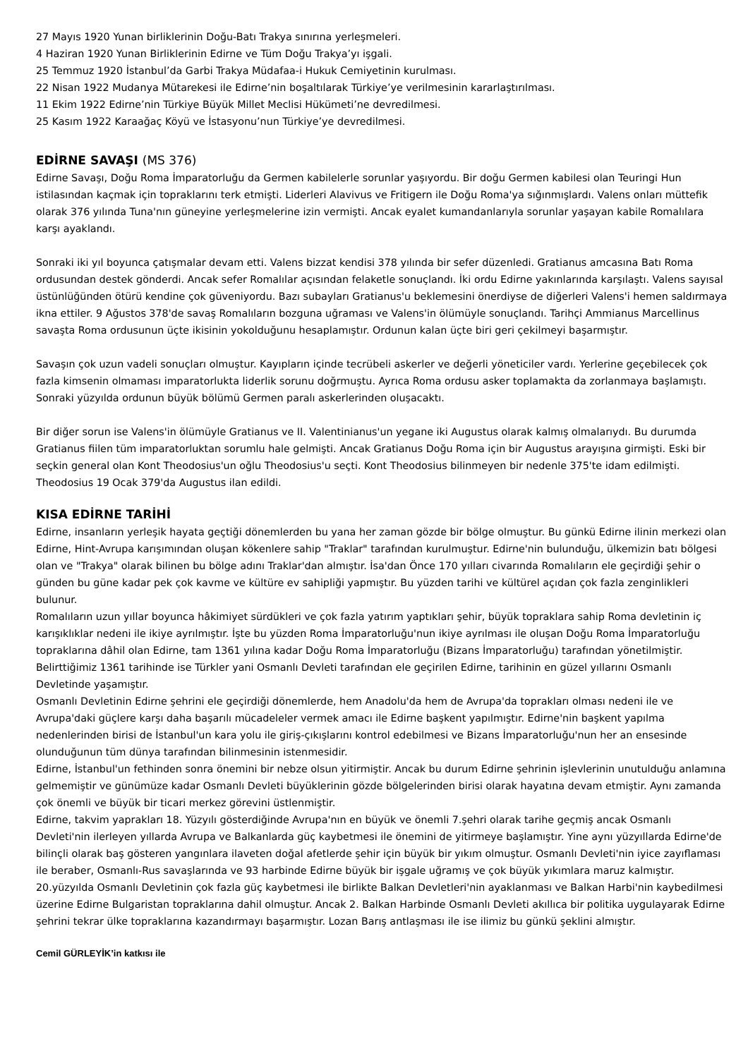27 Mayıs 1920 Yunan birliklerinin Doğu-Batı Trakya sınırına yerleşmeleri.
4 Haziran 1920 Yunan Birliklerinin Edirne ve Tüm Doğu Trakya’yı işgali.
25 Temmuz 1920 İstanbul’da Garbi Trakya Müdafaa-i Hukuk Cemiyetinin kurulması.
22 Nisan 1922 Mudanya Mütarekesi ile Edirne’nin boşaltılarak Türkiye’ye verilmesinin kararlaştırılması.
11 Ekim 1922 Edirne’nin Türkiye Büyük Millet Meclisi Hükümeti’ne devredilmesi.
25 Kasım 1922 Karaağaç Köyü ve İstasyonu’nun Türkiye’ye devredilmesi.
EDİRNE SAVAŞI (MS 376)
Edirne Savaşı, Doğu Roma İmparatorluğu da Germen kabilelerle sorunlar yaşıyordu. Bir doğu Germen kabilesi olan Teuringi Hun istilasından kaçmak için topraklarını terk etmişti. Liderleri Alavivus ve Fritigern ile Doğu Roma'ya sığınmışlardı. Valens onları müttefik olarak 376 yılında Tuna'nın güneyine yerleşmelerine izin vermişti. Ancak eyalet kumandanlarıyla sorunlar yaşayan kabile Romalılara karşı ayaklandı.
Sonraki iki yıl boyunca çatışmalar devam etti. Valens bizzat kendisi 378 yılında bir sefer düzenledi. Gratianus amcasına Batı Roma ordusundan destek gönderdi. Ancak sefer Romalılar açısından felaketle sonuçlandı. İki ordu Edirne yakınlarında karşılaştı. Valens sayısal üstünlüğünden ötürü kendine çok güveniyordu. Bazı subayları Gratianus'u beklemesini önerdiyse de diğerleri Valens'i hemen saldırmaya ikna ettiler. 9 Ağustos 378'de savaş Romalıların bozguna uğraması ve Valens'in ölümüyle sonuçlandı. Tarihçi Ammianus Marcellinus savaşta Roma ordusunun üçte ikisinin yokolduğunu hesaplamıştır. Ordunun kalan üçte biri geri çekilmeyi başarmıştır.
Savaşın çok uzun vadeli sonuçları olmuştur. Kayıpların içinde tecrübeli askerler ve değerli yöneticiler vardı. Yerlerine geçebilecek çok fazla kimsenin olmaması imparatorlukta liderlik sorunu doğrmuştu. Ayrıca Roma ordusu asker toplamakta da zorlanmaya başlamıştı. Sonraki yüzyılda ordunun büyük bölümü Germen paralı askerlerinden oluşacaktı.
Bir diğer sorun ise Valens'in ölümüyle Gratianus ve II. Valentinianus'un yegane iki Augustus olarak kalmış olmalarıydı. Bu durumda Gratianus fiilen tüm imparatorluktan sorumlu hale gelmişti. Ancak Gratianus Doğu Roma için bir Augustus arayışına girmişti. Eski bir seçkin general olan Kont Theodosius'un oğlu Theodosius'u seçti. Kont Theodosius bilinmeyen bir nedenle 375'te idam edilmişti. Theodosius 19 Ocak 379'da Augustus ilan edildi.
KISA EDİRNE TARİHİ
Edirne, insanların yerleşik hayata geçtiği dönemlerden bu yana her zaman gözde bir bölge olmuştur. Bu günkü Edirne ilinin merkezi olan Edirne, Hint-Avrupa karışımından oluşan kökenlere sahip "Traklar" tarafından kurulmuştur. Edirne'nin bulunduğu, ülkemizin batı bölgesi olan ve "Trakya" olarak bilinen bu bölge adını Traklar'dan almıştır. İsa'dan Önce 170 yılları civarında Romalıların ele geçirdiği şehir o günden bu güne kadar pek çok kavme ve kültüre ev sahipliği yapmıştır. Bu yüzden tarihi ve kültürel açıdan çok fazla zenginlikleri bulunur.
Romalıların uzun yıllar boyunca hâkimiyet sürdükleri ve çok fazla yatırım yaptıkları şehir, büyük topraklara sahip Roma devletinin iç karışıklıklar nedeni ile ikiye ayrılmıştır. İşte bu yüzden Roma İmparatorluğu'nun ikiye ayrılması ile oluşan Doğu Roma İmparatorluğu topraklarına dâhil olan Edirne, tam 1361 yılına kadar Doğu Roma İmparatorluğu (Bizans İmparatorluğu) tarafından yönetilmiştir. Belirttiğimiz 1361 tarihinde ise Türkler yani Osmanlı Devleti tarafından ele geçirilen Edirne, tarihinin en güzel yıllarını Osmanlı Devletinde yaşamıştır.
Osmanlı Devletinin Edirne şehrini ele geçirdiği dönemlerde, hem Anadolu'da hem de Avrupa'da toprakları olması nedeni ile ve Avrupa'daki güçlere karşı daha başarılı mücadeleler vermek amacı ile Edirne başkent yapılmıştır. Edirne'nin başkent yapılma nedenlerinden birisi de İstanbul'un kara yolu ile giriş-çıkışlarını kontrol edebilmesi ve Bizans İmparatorluğu'nun her an ensesinde olunduğunun tüm dünya tarafından bilinmesinin istenmesidir.
Edirne, İstanbul'un fethinden sonra önemini bir nebze olsun yitirmiştir. Ancak bu durum Edirne şehrinin işlevlerinin unutulduğu anlamına gelmemiştir ve günümüze kadar Osmanlı Devleti büyüklerinin gözde bölgelerinden birisi olarak hayatına devam etmiştir. Aynı zamanda çok önemli ve büyük bir ticari merkez görevini üstlenmiştir.
Edirne, takvim yaprakları 18. Yüzyılı gösterdiğinde Avrupa'nın en büyük ve önemli 7.şehri olarak tarihe geçmiş ancak Osmanlı Devleti'nin ilerleyen yıllarda Avrupa ve Balkanlarda güç kaybetmesi ile önemini de yitirmeye başlamıştır. Yine aynı yüzyıllarda Edirne'de bilinçli olarak baş gösteren yangınlara ilaveten doğal afetlerde şehir için büyük bir yıkım olmuştur. Osmanlı Devleti'nin iyice zayıflaması ile beraber, Osmanlı-Rus savaşlarında ve 93 harbinde Edirne büyük bir işgale uğramış ve çok büyük yıkımlara maruz kalmıştır. 20.yüzyılda Osmanlı Devletinin çok fazla güç kaybetmesi ile birlikte Balkan Devletleri'nin ayaklanması ve Balkan Harbi'nin kaybedilmesi üzerine Edirne Bulgaristan topraklarına dahil olmuştur. Ancak 2. Balkan Harbinde Osmanlı Devleti akıllıca bir politika uygulayarak Edirne şehrini tekrar ülke topraklarına kazandırmayı başarmıştır. Lozan Barış antlaşması ile ise ilimiz bu günkü şeklini almıştır.
Cemil GÜRLEYİK’in katkısı ile